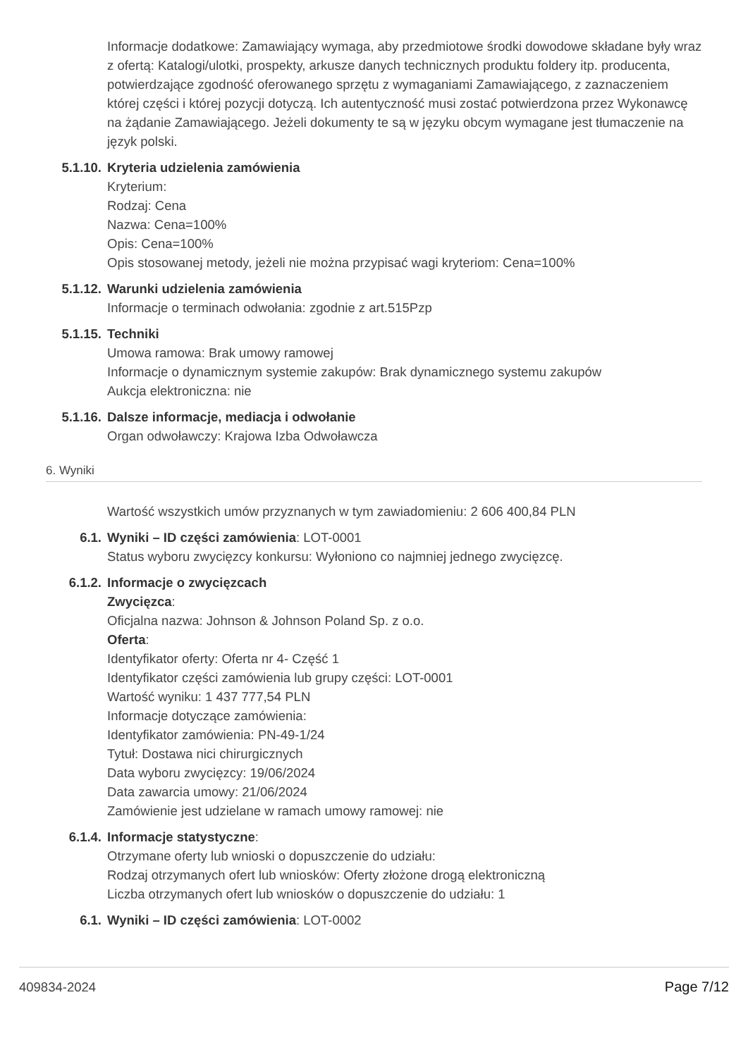Informacje dodatkowe: Zamawiający wymaga, aby przedmiotowe środki dowodowe składane były wraz z ofertą: Katalogi/ulotki, prospekty, arkusze danych technicznych produktu foldery itp. producenta, potwierdzające zgodność oferowanego sprzętu z wymaganiami Zamawiającego, z zaznaczeniem której części i której pozycji dotyczą. Ich autentyczność musi zostać potwierdzona przez Wykonawcę na żądanie Zamawiającego. Jeżeli dokumenty te są w języku obcym wymagane jest tłumaczenie na język polski.
5.1.10. Kryteria udzielenia zamówienia
Kryterium:
Rodzaj: Cena
Nazwa: Cena=100%
Opis: Cena=100%
Opis stosowanej metody, jeżeli nie można przypisać wagi kryteriom: Cena=100%
5.1.12. Warunki udzielenia zamówienia
Informacje o terminach odwołania: zgodnie z art.515Pzp
5.1.15. Techniki
Umowa ramowa: Brak umowy ramowej
Informacje o dynamicznym systemie zakupów: Brak dynamicznego systemu zakupów
Aukcja elektroniczna: nie
5.1.16. Dalsze informacje, mediacja i odwołanie
Organ odwoławczy: Krajowa Izba Odwoławcza
6. Wyniki
Wartość wszystkich umów przyznanych w tym zawiadomieniu: 2 606 400,84 PLN
6.1. Wyniki – ID części zamówienia: LOT-0001
Status wyboru zwycięzcy konkursu: Wyłoniono co najmniej jednego zwycięzcę.
6.1.2. Informacje o zwycięzcach
Zwycięzca:
Oficjalna nazwa: Johnson & Johnson Poland Sp. z o.o.
Oferta:
Identyfikator oferty: Oferta nr 4- Część 1
Identyfikator części zamówienia lub grupy części: LOT-0001
Wartość wyniku: 1 437 777,54 PLN
Informacje dotyczące zamówienia:
Identyfikator zamówienia: PN-49-1/24
Tytuł: Dostawa nici chirurgicznych
Data wyboru zwycięzcy: 19/06/2024
Data zawarcia umowy: 21/06/2024
Zamówienie jest udzielane w ramach umowy ramowej: nie
6.1.4. Informacje statystyczne:
Otrzymane oferty lub wnioski o dopuszczenie do udziału:
Rodzaj otrzymanych ofert lub wniosków: Oferty złożone drogą elektroniczną
Liczba otrzymanych ofert lub wniosków o dopuszczenie do udziału: 1
6.1. Wyniki – ID części zamówienia: LOT-0002
409834-2024 Page 7/12